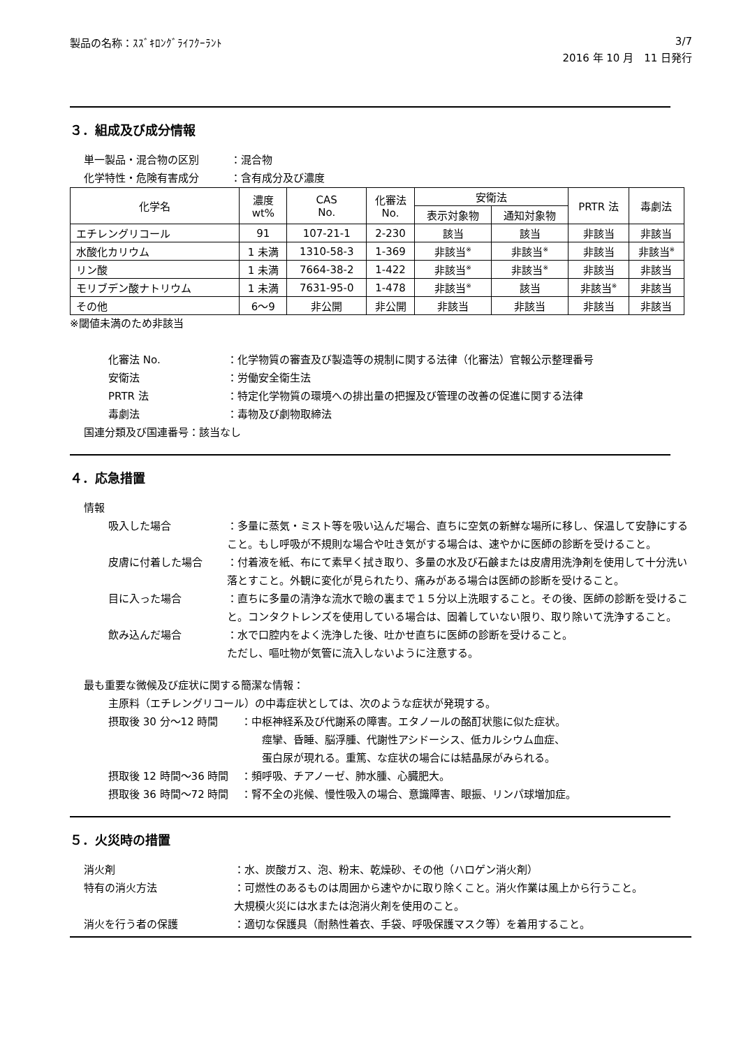製品の名称：ｽｽﾞｷﾛﾝｸﾞﾗｲﾌｸｰﾗﾝﾄ 3/7
2016 年 10 月　11 日発行
３．組成及び成分情報
単一製品・混合物の区別 ：混合物
化学特性・危険有害成分 ：含有成分及び濃度
| 化学名 | 濃度 wt% | CAS No. | 化審法 No. | 安衛法 | | PRTR 法 | 毒劇法 |
| --- | --- | --- | --- | --- | --- | --- | --- |
| | | | | 表示対象物 | 通知対象物 | | |
| エチレングリコール | 91 | 107-21-1 | 2-230 | 該当 | 該当 | 非該当 | 非該当 |
| 水酸化カリウム | 1 未満 | 1310-58-3 | 1-369 | 非該当<sup>※</sup> | 非該当<sup>※</sup> | 非該当 | 非該当<sup>※</sup> |
| リン酸 | 1 未満 | 7664-38-2 | 1-422 | 非該当<sup>※</sup> | 非該当<sup>※</sup> | 非該当 | 非該当 |
| モリブデン酸ナトリウム | 1 未満 | 7631-95-0 | 1-478 | 非該当<sup>※</sup> | 該当 | 非該当<sup>※</sup> | 非該当 |
| その他 | 6～9 | 非公開 | 非公開 | 非該当 | 非該当 | 非該当 | 非該当 |
※閾値未満のため非該当
化審法 No. ：化学物質の審査及び製造等の規制に関する法律（化審法）官報公示整理番号
安衛法 ：労働安全衛生法
PRTR 法 ：特定化学物質の環境への排出量の把握及び管理の改善の促進に関する法律
毒劇法 ：毒物及び劇物取締法
国連分類及び国連番号：該当なし
４．応急措置
情報
吸入した場合 ：多量に蒸気・ミスト等を吸い込んだ場合、直ちに空気の新鮮な場所に移し、保温して安静にすること。もし呼吸が不規則な場合や吐き気がする場合は、速やかに医師の診断を受けること。
皮膚に付着した場合 ：付着液を紙、布にて素早く拭き取り、多量の水及び石鹸または皮膚用洗浄剤を使用して十分洗い落とすこと。外観に変化が見られたり、痛みがある場合は医師の診断を受けること。
目に入った場合 ：直ちに多量の清浄な流水で瞼の裏まで１５分以上洗眼すること。その後、医師の診断を受けること。コンタクトレンズを使用している場合は、固着していない限り、取り除いて洗浄すること。
飲み込んだ場合 ：水で口腔内をよく洗浄した後、吐かせ直ちに医師の診断を受けること。
ただし、嘔吐物が気管に流入しないように注意する。
最も重要な微候及び症状に関する簡潔な情報：
主原料（エチレングリコール）の中毒症状としては、次のような症状が発現する。
摂取後 30 分～12 時間 ：中枢神経系及び代謝系の障害。エタノールの酩酊状態に似た症状。
　　痙攣、昏睡、脳浮腫、代謝性アシドーシス、低カルシウム血症、
　　蛋白尿が現れる。重篤、な症状の場合には結晶尿がみられる。
摂取後 12 時間～36 時間 ：頻呼吸、チアノーゼ、肺水腫、心臓肥大。
摂取後 36 時間～72 時間 ：腎不全の兆候、慢性吸入の場合、意識障害、眼振、リンパ球増加症。
５．火災時の措置
消火剤 ：水、炭酸ガス、泡、粉末、乾燥砂、その他（ハロゲン消火剤）
特有の消火方法 ：可燃性のあるものは周囲から速やかに取り除くこと。消火作業は風上から行うこと。
大規模火災には水または泡消火剤を使用のこと。
消火を行う者の保護 ：適切な保護具（耐熱性着衣、手袋、呼吸保護マスク等）を着用すること。